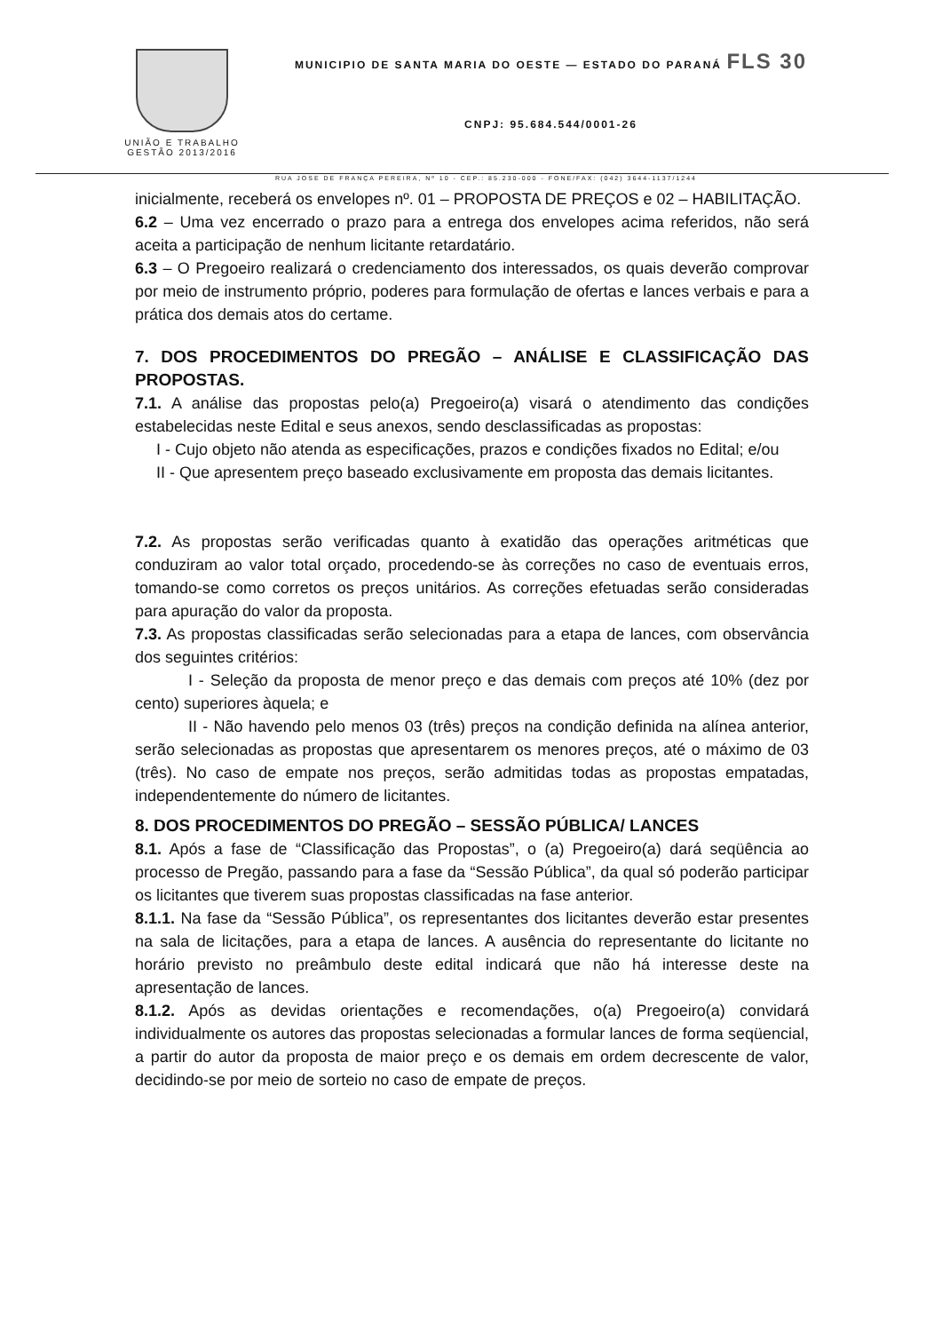UNIÃO E TRABALHO
GESTÃO 2013/2016
MUNICIPIO DE SANTA MARIA DO OESTE — ESTADO DO PARANÁ FLS 30
CNPJ: 95.684.544/0001-26
RUA JOSE DE FRANÇA PEREIRA, Nº 10 - CEP.: 85.230-000 - FONE/FAX: (042) 3644-1137/1244
inicialmente, receberá os envelopes nº. 01 – PROPOSTA DE PREÇOS e 02 – HABILITAÇÃO.
6.2 – Uma vez encerrado o prazo para a entrega dos envelopes acima referidos, não será aceita a participação de nenhum licitante retardatário.
6.3 – O Pregoeiro realizará o credenciamento dos interessados, os quais deverão comprovar por meio de instrumento próprio, poderes para formulação de ofertas e lances verbais e para a prática dos demais atos do certame.
7. DOS PROCEDIMENTOS DO PREGÃO – ANÁLISE E CLASSIFICAÇÃO DAS PROPOSTAS.
7.1. A análise das propostas pelo(a) Pregoeiro(a) visará o atendimento das condições estabelecidas neste Edital e seus anexos, sendo desclassificadas as propostas:
I - Cujo objeto não atenda as especificações, prazos e condições fixados no Edital; e/ou
II - Que apresentem preço baseado exclusivamente em proposta das demais licitantes.
7.2. As propostas serão verificadas quanto à exatidão das operações aritméticas que conduziram ao valor total orçado, procedendo-se às correções no caso de eventuais erros, tomando-se como corretos os preços unitários. As correções efetuadas serão consideradas para apuração do valor da proposta.
7.3. As propostas classificadas serão selecionadas para a etapa de lances, com observância dos seguintes critérios:
I - Seleção da proposta de menor preço e das demais com preços até 10% (dez por cento) superiores àquela; e
II - Não havendo pelo menos 03 (três) preços na condição definida na alínea anterior, serão selecionadas as propostas que apresentarem os menores preços, até o máximo de 03 (três). No caso de empate nos preços, serão admitidas todas as propostas empatadas, independentemente do número de licitantes.
8. DOS PROCEDIMENTOS DO PREGÃO – SESSÃO PÚBLICA/ LANCES
8.1. Após a fase de “Classificação das Propostas”, o (a) Pregoeiro(a) dará seqüência ao processo de Pregão, passando para a fase da “Sessão Pública”, da qual só poderão participar os licitantes que tiverem suas propostas classificadas na fase anterior.
8.1.1. Na fase da “Sessão Pública”, os representantes dos licitantes deverão estar presentes na sala de licitações, para a etapa de lances. A ausência do representante do licitante no horário previsto no preâmbulo deste edital indicará que não há interesse deste na apresentação de lances.
8.1.2. Após as devidas orientações e recomendações, o(a) Pregoeiro(a) convidará individualmente os autores das propostas selecionadas a formular lances de forma seqüencial, a partir do autor da proposta de maior preço e os demais em ordem decrescente de valor, decidindo-se por meio de sorteio no caso de empate de preços.